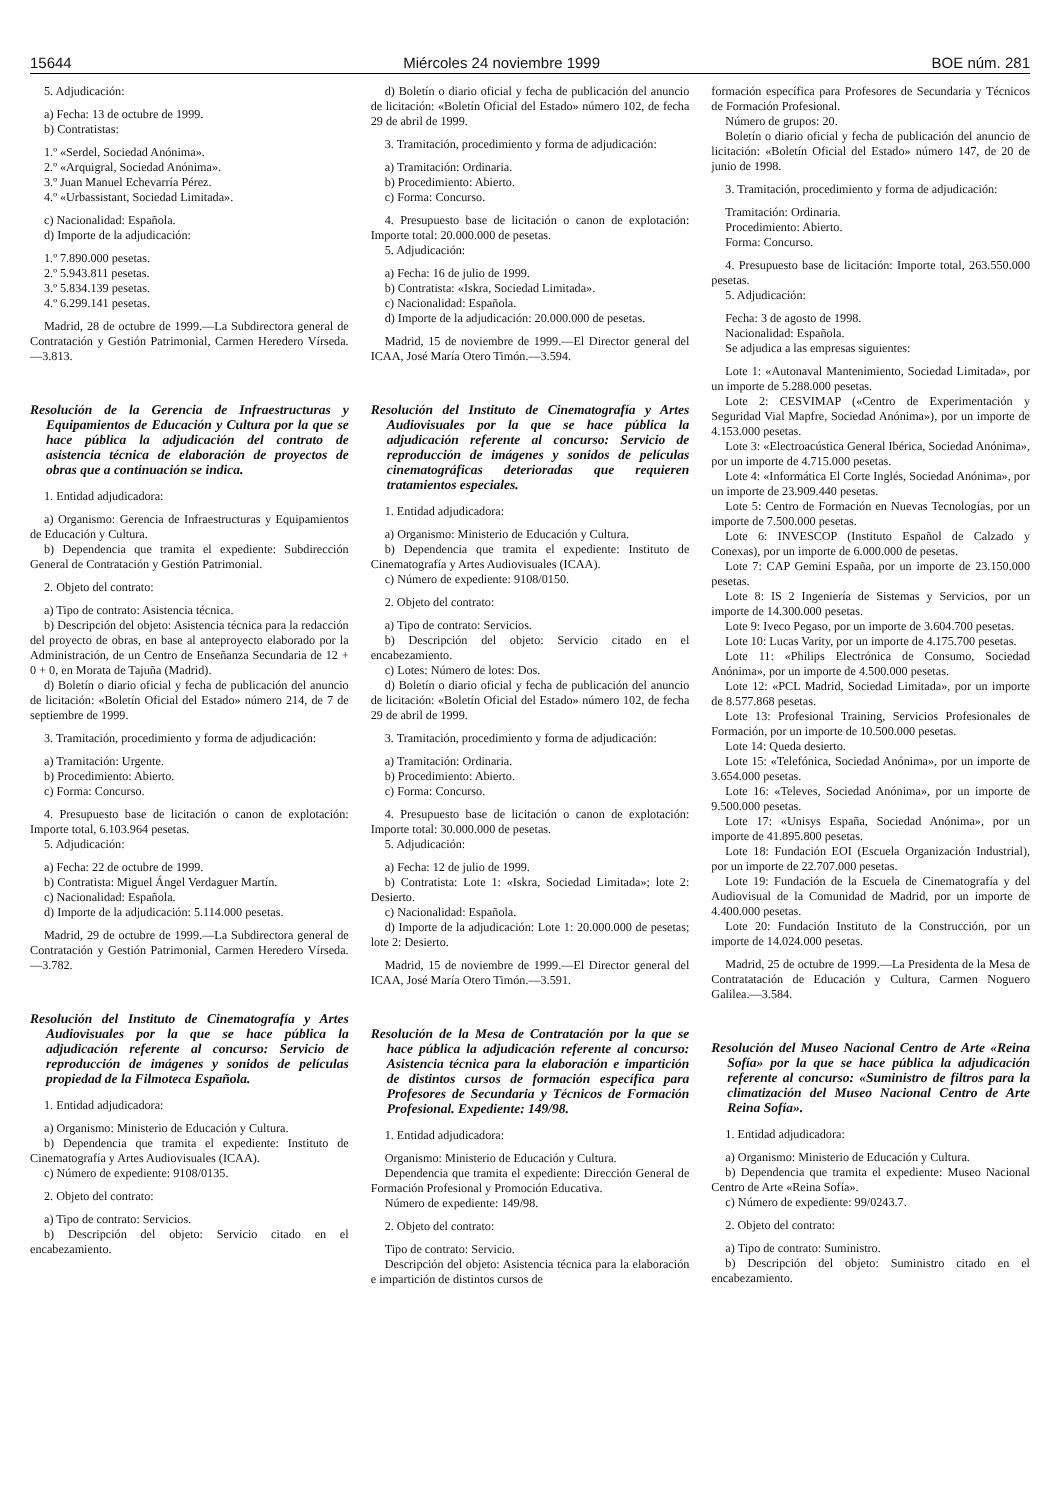15644 Miércoles 24 noviembre 1999 BOE núm. 281
5. Adjudicación:
a) Fecha: 13 de octubre de 1999.
b) Contratistas:
1.º «Serdel, Sociedad Anónima».
2.º «Arquigral, Sociedad Anónima».
3.º Juan Manuel Echevarría Pérez.
4.º «Urbassistant, Sociedad Limitada».
c) Nacionalidad: Española.
d) Importe de la adjudicación:
1.º 7.890.000 pesetas.
2.º 5.943.811 pesetas.
3.º 5.834.139 pesetas.
4.º 6.299.141 pesetas.
Madrid, 28 de octubre de 1999.—La Subdirectora general de Contratación y Gestión Patrimonial, Carmen Heredero Vírseda.—3.813.
Resolución de la Gerencia de Infraestructuras y Equipamientos de Educación y Cultura por la que se hace pública la adjudicación del contrato de asistencia técnica de elaboración de proyectos de obras que a continuación se indica.
1. Entidad adjudicadora:
a) Organismo: Gerencia de Infraestructuras y Equipamientos de Educación y Cultura.
b) Dependencia que tramita el expediente: Subdirección General de Contratación y Gestión Patrimonial.
2. Objeto del contrato:
a) Tipo de contrato: Asistencia técnica.
b) Descripción del objeto: Asistencia técnica para la redacción del proyecto de obras, en base al anteproyecto elaborado por la Administración, de un Centro de Enseñanza Secundaria de 12 + 0 + 0, en Morata de Tajuña (Madrid).
d) Boletín o diario oficial y fecha de publicación del anuncio de licitación: «Boletín Oficial del Estado» número 214, de 7 de septiembre de 1999.
3. Tramitación, procedimiento y forma de adjudicación:
a) Tramitación: Urgente.
b) Procedimiento: Abierto.
c) Forma: Concurso.
4. Presupuesto base de licitación o canon de explotación: Importe total, 6.103.964 pesetas.
5. Adjudicación:
a) Fecha: 22 de octubre de 1999.
b) Contratista: Miguel Ángel Verdaguer Martín.
c) Nacionalidad: Española.
d) Importe de la adjudicación: 5.114.000 pesetas.
Madrid, 29 de octubre de 1999.—La Subdirectora general de Contratación y Gestión Patrimonial, Carmen Heredero Vírseda.—3.782.
Resolución del Instituto de Cinematografía y Artes Audiovisuales por la que se hace pública la adjudicación referente al concurso: Servicio de reproducción de imágenes y sonidos de películas propiedad de la Filmoteca Española.
1. Entidad adjudicadora:
a) Organismo: Ministerio de Educación y Cultura.
b) Dependencia que tramita el expediente: Instituto de Cinematografía y Artes Audiovisuales (ICAA).
c) Número de expediente: 9108/0135.
2. Objeto del contrato:
a) Tipo de contrato: Servicios.
b) Descripción del objeto: Servicio citado en el encabezamiento.
d) Boletín o diario oficial y fecha de publicación del anuncio de licitación: «Boletín Oficial del Estado» número 102, de fecha 29 de abril de 1999.
3. Tramitación, procedimiento y forma de adjudicación:
a) Tramitación: Ordinaria.
b) Procedimiento: Abierto.
c) Forma: Concurso.
4. Presupuesto base de licitación o canon de explotación: Importe total: 20.000.000 de pesetas.
5. Adjudicación:
a) Fecha: 16 de julio de 1999.
b) Contratista: «Iskra, Sociedad Limitada».
c) Nacionalidad: Española.
d) Importe de la adjudicación: 20.000.000 de pesetas.
Madrid, 15 de noviembre de 1999.—El Director general del ICAA, José María Otero Timón.—3.594.
Resolución del Instituto de Cinematografía y Artes Audiovisuales por la que se hace pública la adjudicación referente al concurso: Servicio de reproducción de imágenes y sonidos de películas cinematográficas deterioradas que requieren tratamientos especiales.
1. Entidad adjudicadora:
a) Organismo: Ministerio de Educación y Cultura.
b) Dependencia que tramita el expediente: Instituto de Cinematografía y Artes Audiovisuales (ICAA).
c) Número de expediente: 9108/0150.
2. Objeto del contrato:
a) Tipo de contrato: Servicios.
b) Descripción del objeto: Servicio citado en el encabezamiento.
c) Lotes: Número de lotes: Dos.
d) Boletín o diario oficial y fecha de publicación del anuncio de licitación: «Boletín Oficial del Estado» número 102, de fecha 29 de abril de 1999.
3. Tramitación, procedimiento y forma de adjudicación:
a) Tramitación: Ordinaria.
b) Procedimiento: Abierto.
c) Forma: Concurso.
4. Presupuesto base de licitación o canon de explotación: Importe total: 30.000.000 de pesetas.
5. Adjudicación:
a) Fecha: 12 de julio de 1999.
b) Contratista: Lote 1: «Iskra, Sociedad Limitada»; lote 2: Desierto.
c) Nacionalidad: Española.
d) Importe de la adjudicación: Lote 1: 20.000.000 de pesetas; lote 2: Desierto.
Madrid, 15 de noviembre de 1999.—El Director general del ICAA, José María Otero Timón.—3.591.
Resolución de la Mesa de Contratación por la que se hace pública la adjudicación referente al concurso: Asistencia técnica para la elaboración e impartición de distintos cursos de formación específica para Profesores de Secundaria y Técnicos de Formación Profesional. Expediente: 149/98.
1. Entidad adjudicadora:
Organismo: Ministerio de Educación y Cultura.
Dependencia que tramita el expediente: Dirección General de Formación Profesional y Promoción Educativa.
Número de expediente: 149/98.
2. Objeto del contrato:
Tipo de contrato: Servicio.
Descripción del objeto: Asistencia técnica para la elaboración e impartición de distintos cursos de
formación específica para Profesores de Secundaria y Técnicos de Formación Profesional.
Número de grupos: 20.
Boletín o diario oficial y fecha de publicación del anuncio de licitación: «Boletín Oficial del Estado» número 147, de 20 de junio de 1998.
3. Tramitación, procedimiento y forma de adjudicación:
Tramitación: Ordinaria.
Procedimiento: Abierto.
Forma: Concurso.
4. Presupuesto base de licitación: Importe total, 263.550.000 pesetas.
5. Adjudicación:
Fecha: 3 de agosto de 1998.
Nacionalidad: Española.
Se adjudica a las empresas siguientes:
Lote 1: «Autonaval Mantenimiento, Sociedad Limitada», por un importe de 5.288.000 pesetas.
Lote 2: CESVIMAP («Centro de Experimentación y Seguridad Vial Mapfre, Sociedad Anónima»), por un importe de 4.153.000 pesetas.
Lote 3: «Electroacústica General Ibérica, Sociedad Anónima», por un importe de 4.715.000 pesetas.
Lote 4: «Informática El Corte Inglés, Sociedad Anónima», por un importe de 23.909.440 pesetas.
Lote 5: Centro de Formación en Nuevas Tecnologías, por un importe de 7.500.000 pesetas.
Lote 6: INVESCOP (Instituto Español de Calzado y Conexas), por un importe de 6.000.000 de pesetas.
Lote 7: CAP Gemini España, por un importe de 23.150.000 pesetas.
Lote 8: IS 2 Ingeniería de Sistemas y Servicios, por un importe de 14.300.000 pesetas.
Lote 9: Iveco Pegaso, por un importe de 3.604.700 pesetas.
Lote 10: Lucas Varity, por un importe de 4.175.700 pesetas.
Lote 11: «Philips Electrónica de Consumo, Sociedad Anónima», por un importe de 4.500.000 pesetas.
Lote 12: «PCL Madrid, Sociedad Limitada», por un importe de 8.577.868 pesetas.
Lote 13: Profesional Training, Servicios Profesionales de Formación, por un importe de 10.500.000 pesetas.
Lote 14: Queda desierto.
Lote 15: «Telefónica, Sociedad Anónima», por un importe de 3.654.000 pesetas.
Lote 16: «Televes, Sociedad Anónima», por un importe de 9.500.000 pesetas.
Lote 17: «Unisys España, Sociedad Anónima», por un importe de 41.895.800 pesetas.
Lote 18: Fundación EOI (Escuela Organización Industrial), por un importe de 22.707.000 pesetas.
Lote 19: Fundación de la Escuela de Cinematografía y del Audiovisual de la Comunidad de Madrid, por un importe de 4.400.000 pesetas.
Lote 20: Fundación Instituto de la Construcción, por un importe de 14.024.000 pesetas.
Madrid, 25 de octubre de 1999.—La Presidenta de la Mesa de Contratatación de Educación y Cultura, Carmen Noguero Galilea.—3.584.
Resolución del Museo Nacional Centro de Arte «Reina Sofía» por la que se hace pública la adjudicación referente al concurso: «Suministro de filtros para la climatización del Museo Nacional Centro de Arte Reina Sofía».
1. Entidad adjudicadora:
a) Organismo: Ministerio de Educación y Cultura.
b) Dependencia que tramita el expediente: Museo Nacional Centro de Arte «Reina Sofía».
c) Número de expediente: 99/0243.7.
2. Objeto del contrato:
a) Tipo de contrato: Suministro.
b) Descripción del objeto: Suministro citado en el encabezamiento.